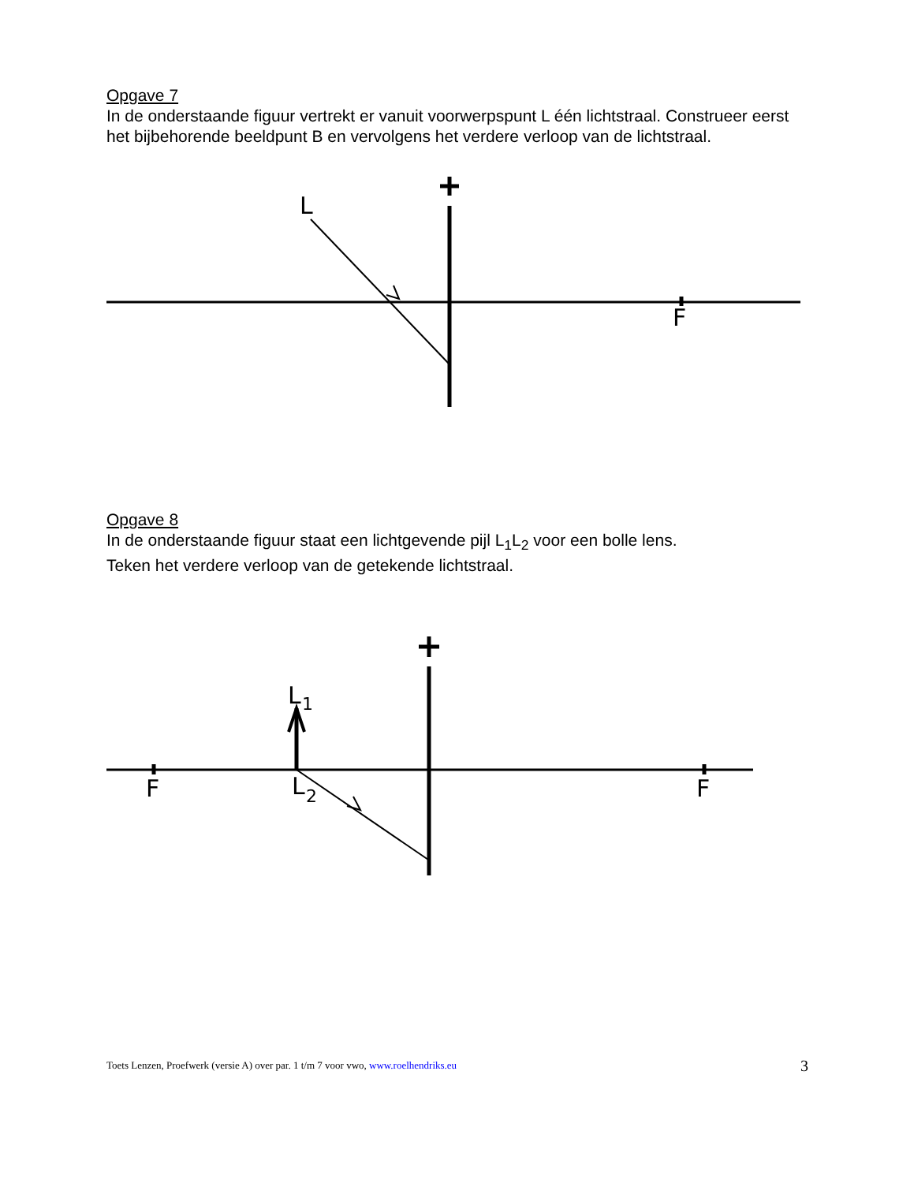Opgave 7
In de onderstaande figuur vertrekt er vanuit voorwerpspunt L één lichtstraal. Construeer eerst het bijbehorende beeldpunt B en vervolgens het verdere verloop van de lichtstraal.
L
F
Opgave 8
In de onderstaande figuur staat een lichtgevende pijl L<sub>1</sub>L<sub>2</sub> voor een bolle lens.
Teken het verdere verloop van de getekende lichtstraal.
F
F
L
1
L
2
Toets Lenzen, Proefwerk (versie A) over par. 1 t/m 7 voor vwo, www.roelhendriks.eu 3